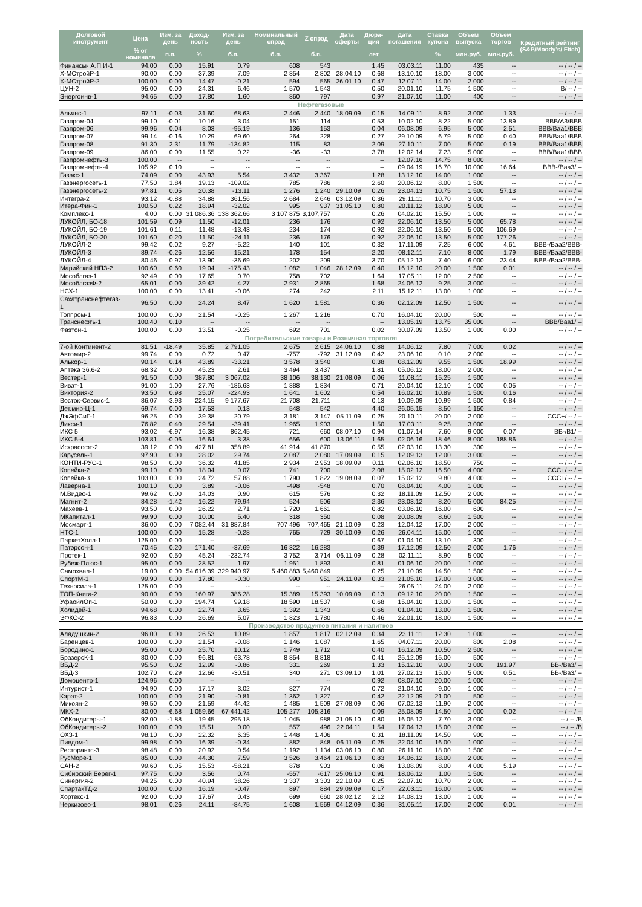| Долговой инструмент | Цена | Изм. за день | Доход-ность | Изм. за день | Номинальный спрэд | Z спрэд | Дата оферты | Дюра-ция | Дата погашения | Ставка купона | Объем выпуска | Объем торгов | Кредитный рейтинг (S&P/Moody's/ Fitch) |
| --- | --- | --- | --- | --- | --- | --- | --- | --- | --- | --- | --- | --- | --- |
| | % от номинала | п.п. | % | б.п. | б.п. | б.п. | | лет | | % | млн.руб. | млн.руб. | |
| Финансы- А.П.И-1 | 94.00 | 0.00 | 15.91 | 0.79 | 608 | 543 | | 1.45 | 03.03.11 | 11.00 | 435 | -- | -- / -- / -- |
| Х-МСтройР-1 | 90.00 | 0.00 | 37.39 | 7.09 | 2 854 | 2,802 | 28.04.10 | 0.68 | 13.10.10 | 18.00 | 3 000 | -- | -- / -- / -- |
| Х-МСтройР-2 | 100.00 | 0.00 | 14.47 | -0.21 | 594 | 565 | 26.01.10 | 0.47 | 12.07.11 | 14.00 | 2 000 | -- | -- / -- / -- |
| ЦУН-2 | 95.00 | 0.00 | 24.31 | 6.46 | 1 570 | 1,543 | | 0.50 | 20.01.10 | 11.75 | 1 500 | -- | B/ -- / -- |
| Энергоинв-1 | 94.65 | 0.00 | 17.80 | 1.60 | 860 | 797 | | 0.97 | 21.07.10 | 11.00 | 400 | -- | -- / -- / -- |
| Нефтегазовые | | | | | | | | | | | | | |
| Альянс-1 | 97.11 | -0.03 | 31.60 | 68.63 | 2 446 | 2,440 | 18.09.09 | 0.15 | 14.09.11 | 8.92 | 3 000 | 1.33 | -- / -- / -- |
| Газпром-04 | 99.10 | -0.01 | 10.16 | 3.04 | 151 | 114 | | 0.53 | 10.02.10 | 8.22 | 5 000 | 13.89 | BBB/A3/BBB |
| Газпром-06 | 99.96 | 0.04 | 8.03 | -95.19 | 136 | 153 | | 0.04 | 06.08.09 | 6.95 | 5 000 | 2.51 | BBB/Baa1/BBB |
| Газпром-07 | 99.14 | -0.16 | 10.29 | 69.60 | 264 | 228 | | 0.27 | 29.10.09 | 6.79 | 5 000 | 0.40 | BBB/Baa1/BBB |
| Газпром-08 | 91.30 | 2.31 | 11.79 | -134.82 | 115 | 83 | | 2.09 | 27.10.11 | 7.00 | 5 000 | 0.19 | BBB/Baa1/BBB |
| Газпром-09 | 86.00 | 0.00 | 11.55 | 0.22 | -36 | -33 | | 3.78 | 12.02.14 | 7.23 | 5 000 | -- | BBB/Baa1/BBB |
| Газпромнефть-3 | 100.00 | -- | -- | -- | -- | -- | | -- | 12.07.16 | 14.75 | 8 000 | -- | -- / -- / -- |
| Газпромнефть-4 | 105.92 | 0.10 | -- | -- | -- | -- | | -- | 09.04.19 | 16.70 | 10 000 | 16.64 | BBB-/Baa3/ -- |
| Газэкс-1 | 74.09 | 0.00 | 43.93 | 5.54 | 3 432 | 3,367 | | 1.28 | 13.12.10 | 14.00 | 1 000 | -- | -- / -- / -- |
| Газэнергосеть-1 | 77.50 | 1.84 | 19.13 | -109.02 | 785 | 786 | | 2.60 | 20.06.12 | 8.00 | 1 500 | -- | -- / -- / -- |
| Газэнергосеть-2 | 97.81 | 0.05 | 20.38 | -13.11 | 1 276 | 1,240 | 29.10.09 | 0.26 | 23.04.13 | 10.75 | 1 500 | 57.13 | -- / -- / -- |
| Интегра-2 | 93.12 | -0.88 | 34.88 | 361.56 | 2 684 | 2,646 | 03.12.09 | 0.36 | 29.11.11 | 10.70 | 3 000 | -- | -- / -- / -- |
| Итера-Фин-1 | 100.50 | 0.22 | 18.94 | -32.02 | 995 | 937 | 31.05.10 | 0.80 | 20.11.12 | 18.90 | 5 000 | -- | -- / -- / -- |
| Комплекс-1 | 4.00 | 0.00 | 31 086.36 | 138 362.66 | 3 107 875 | 3,107,757 | | 0.26 | 04.02.10 | 15.50 | 1 000 | -- | -- / -- / -- |
| ЛУКОЙЛ, БО-18 | 101.59 | 0.09 | 11.50 | -12.01 | 236 | 176 | | 0.92 | 22.06.10 | 13.50 | 5 000 | 65.78 | -- / -- / -- |
| ЛУКОЙЛ, БО-19 | 101.61 | 0.11 | 11.48 | -13.43 | 234 | 174 | | 0.92 | 22.06.10 | 13.50 | 5 000 | 106.69 | -- / -- / -- |
| ЛУКОЙЛ, БО-20 | 101.60 | 0.20 | 11.50 | -24.11 | 236 | 176 | | 0.92 | 22.06.10 | 13.50 | 5 000 | 177.26 | -- / -- / -- |
| ЛУКОЙЛ-2 | 99.42 | 0.02 | 9.27 | -5.22 | 140 | 101 | | 0.32 | 17.11.09 | 7.25 | 6 000 | 4.61 | BBB-/Baa2/BBB- |
| ЛУКОЙЛ-3 | 89.74 | -0.26 | 12.56 | 15.21 | 178 | 154 | | 2.20 | 08.12.11 | 7.10 | 8 000 | 1.79 | BBB-/Baa2/BBB- |
| ЛУКОЙЛ-4 | 80.46 | 0.97 | 13.90 | -36.69 | 202 | 209 | | 3.70 | 05.12.13 | 7.40 | 6 000 | 23.44 | BBB-/Baa2/BBB- |
| Марийский НПЗ-2 | 100.60 | 0.60 | 19.04 | -175.43 | 1 082 | 1,046 | 28.12.09 | 0.40 | 16.12.10 | 20.00 | 1 500 | 0.01 | -- / -- / -- |
| Мособлгаз-1 | 92.49 | 0.00 | 17.65 | 0.70 | 758 | 702 | | 1.64 | 17.05.11 | 12.00 | 2 500 | -- | -- / -- / -- |
| МособлгазФ-2 | 65.01 | 0.00 | 39.42 | 4.27 | 2 931 | 2,865 | | 1.68 | 24.06.12 | 9.25 | 3 000 | -- | -- / -- / -- |
| НСХ-1 | 100.00 | 0.00 | 13.41 | -0.06 | 274 | 242 | | 2.11 | 15.12.11 | 13.00 | 1 000 | -- | -- / -- / -- |
| Сахатранснефтегаз- 1 | 96.50 | 0.00 | 24.24 | 8.47 | 1 620 | 1,581 | | 0.36 | 02.12.09 | 12.50 | 1 500 | -- | -- / -- / -- |
| Топпром-1 | 100.00 | 0.00 | 21.54 | -0.25 | 1 267 | 1,216 | | 0.70 | 16.04.10 | 20.00 | 500 | -- | -- / -- / -- |
| Транснефть-1 | 100.40 | 0.10 | -- | -- | -- | -- | | -- | 13.05.19 | 13.75 | 35 000 | -- | BBB/Baa1/ -- |
| Фаэтон-1 | 100.00 | 0.00 | 13.51 | -0.25 | 692 | 701 | | 0.02 | 30.07.09 | 13.50 | 1 000 | 0.00 | -- / -- / -- |
| Потребительские товары и Розничная торговля | | | | | | | | | | | | | |
| 7-ой Континент-2 | 81.51 | -18.49 | 35.85 | 2 791.05 | 2 675 | 2,615 | 24.06.10 | 0.88 | 14.06.12 | 7.80 | 7 000 | 0.02 | -- / -- / -- |
| Автомир-2 | 99.74 | 0.00 | 0.72 | 0.47 | -757 | -792 | 31.12.09 | 0.42 | 23.06.10 | 0.10 | 2 000 | -- | -- / -- / -- |
| Алькор-1 | 90.14 | 0.14 | 43.89 | -33.21 | 3 578 | 3,540 | | 0.38 | 08.12.09 | 9.55 | 1 500 | 18.99 | -- / -- / -- |
| Аптека 36.6-2 | 68.32 | 0.00 | 45.23 | 2.61 | 3 494 | 3,437 | | 1.81 | 05.06.12 | 18.00 | 2 000 | -- | -- / -- / -- |
| Вестер-1 | 91.50 | 0.00 | 387.80 | 3 067.02 | 38 106 | 38,130 | 21.08.09 | 0.06 | 11.08.11 | 15.25 | 1 500 | -- | -- / -- / -- |
| Виват-1 | 91.00 | 1.00 | 27.76 | -186.63 | 1 888 | 1,834 | | 0.71 | 20.04.10 | 12.10 | 1 000 | 0.05 | -- / -- / -- |
| Виктория-2 | 93.50 | 0.98 | 25.07 | -224.93 | 1 641 | 1,602 | | 0.54 | 16.02.10 | 10.89 | 1 500 | 0.16 | -- / -- / -- |
| Восток-Сервис-1 | 86.07 | -3.93 | 224.15 | 9 177.67 | 21 708 | 21,711 | | 0.13 | 10.09.09 | 10.99 | 1 500 | 0.84 | -- / -- / -- |
| Дет.мир-Ц-1 | 69.74 | 0.00 | 17.53 | 0.13 | 548 | 542 | | 4.40 | 26.05.15 | 8.50 | 1 150 | -- | -- / -- / -- |
| ДжЭфСиГ-1 | 96.25 | 0.00 | 39.38 | 20.79 | 3 181 | 3,147 | 05.11.09 | 0.25 | 20.10.11 | 20.00 | 2 000 | -- | CCC+/ -- / -- |
| Дикси-1 | 76.82 | 0.40 | 29.54 | -39.41 | 1 965 | 1,903 | | 1.50 | 17.03.11 | 9.25 | 3 000 | -- | -- / -- / -- |
| ИКС 5 | 93.02 | -6.97 | 16.38 | 862.45 | 721 | 660 | 08.07.10 | 0.94 | 01.07.14 | 7.60 | 9 000 | 0.07 | BB-/B1/ -- |
| ИКС 5-4 | 103.81 | -0.06 | 16.64 | 3.38 | 656 | 600 | 13.06.11 | 1.65 | 02.06.16 | 18.46 | 8 000 | 188.86 | -- / -- / -- |
| Искрасофт-2 | 39.12 | 0.00 | 427.81 | 358.89 | 41 914 | 41,870 | | 0.55 | 02.03.10 | 13.30 | 300 | -- | -- / -- / -- |
| Карусель-1 | 97.90 | 0.00 | 28.02 | 29.74 | 2 087 | 2,080 | 17.09.09 | 0.15 | 12.09.13 | 12.00 | 3 000 | -- | -- / -- / -- |
| КОНТИ-РУС-1 | 98.50 | 0.00 | 36.32 | 41.85 | 2 934 | 2,953 | 18.09.09 | 0.11 | 02.06.10 | 18.50 | 750 | -- | -- / -- / -- |
| Копейка-2 | 99.10 | 0.00 | 18.04 | 0.07 | 741 | 700 | | 2.08 | 15.02.12 | 16.50 | 4 000 | -- | CCC+/ -- / -- |
| Копейка-3 | 103.00 | 0.00 | 24.72 | 57.88 | 1 790 | 1,822 | 19.08.09 | 0.07 | 15.02.12 | 9.80 | 4 000 | -- | CCC+/ -- / -- |
| Лаверна-1 | 100.10 | 0.00 | 3.89 | -0.06 | -498 | -548 | | 0.70 | 08.04.10 | 4.00 | 1 000 | -- | -- / -- / -- |
| М.Видео-1 | 99.62 | 0.00 | 14.03 | 0.90 | 615 | 576 | | 0.32 | 18.11.09 | 12.50 | 2 000 | -- | -- / -- / -- |
| Магнит-2 | 84.28 | -1.42 | 16.22 | 79.94 | 524 | 506 | | 2.36 | 23.03.12 | 8.20 | 5 000 | 84.25 | -- / -- / -- |
| Махеев-1 | 93.50 | 0.00 | 26.22 | 2.71 | 1 720 | 1,661 | | 0.82 | 03.06.10 | 16.00 | 600 | -- | -- / -- / -- |
| МКапитал-1 | 99.90 | 0.00 | 10.00 | 5.40 | 318 | 350 | | 0.08 | 20.08.09 | 8.60 | 1 500 | -- | -- / -- / -- |
| Мосмарт-1 | 36.00 | 0.00 | 7 082.44 | 31 887.84 | 707 496 | 707,465 | 21.10.09 | 0.23 | 12.04.12 | 17.00 | 2 000 | -- | -- / -- / -- |
| НТС-1 | 100.00 | 0.00 | 15.28 | -0.28 | 765 | 729 | 30.10.09 | 0.26 | 26.04.11 | 15.00 | 1 000 | -- | -- / -- / -- |
| ПаркетХолл-1 | 125.00 | 0.00 | -- | -- | -- | -- | | 0.67 | 01.04.10 | 13.10 | 300 | -- | -- / -- / -- |
| Патэрсон-1 | 70.45 | 0.20 | 171.40 | -37.69 | 16 322 | 16,283 | | 0.39 | 17.12.09 | 12.50 | 2 000 | 1.76 | -- / -- / -- |
| Протек-1 | 92.00 | 0.50 | 45.24 | -232.74 | 3 752 | 3,714 | 06.11.09 | 0.28 | 02.11.11 | 8.90 | 5 000 | -- | -- / -- / -- |
| Рубеж-Плюс-1 | 95.00 | 0.00 | 28.52 | 1.97 | 1 951 | 1,893 | | 0.81 | 01.06.10 | 20.00 | 1 000 | -- | -- / -- / -- |
| Самохвал-1 | 19.00 | 0.00 | 54 616.39 | 329 940.97 | 5 460 883 | 5,460,849 | | 0.25 | 21.10.09 | 14.50 | 1 500 | -- | -- / -- / -- |
| СпортМ-1 | 99.90 | 0.00 | 17.80 | -0.30 | 990 | 951 | 24.11.09 | 0.33 | 21.05.10 | 17.00 | 3 000 | -- | -- / -- / -- |
| Техносила-1 | 125.00 | 0.00 | -- | -- | -- | -- | | -- | 26.05.11 | 24.00 | 2 000 | -- | -- / -- / -- |
| ТОП-Книга-2 | 90.00 | 0.00 | 160.97 | 386.28 | 15 389 | 15,393 | 10.09.09 | 0.13 | 09.12.10 | 20.00 | 1 500 | -- | -- / -- / -- |
| УфаойлОп-1 | 50.00 | 0.00 | 194.74 | 99.18 | 18 590 | 18,537 | | 0.68 | 15.04.10 | 13.00 | 1 500 | -- | -- / -- / -- |
| Холидей-1 | 94.68 | 0.00 | 22.74 | 3.65 | 1 392 | 1,343 | | 0.66 | 01.04.10 | 13.00 | 1 500 | -- | -- / -- / -- |
| ЭФКО-2 | 96.83 | 0.00 | 26.69 | 5.07 | 1 823 | 1,780 | | 0.46 | 22.01.10 | 18.00 | 1 500 | -- | -- / -- / -- |
| Производство продуктов питания и напитков | | | | | | | | | | | | | |
| Аладушкин-2 | 96.00 | 0.00 | 26.53 | 10.89 | 1 857 | 1,817 | 02.12.09 | 0.34 | 23.11.11 | 12.30 | 1 000 | -- | -- / -- / -- |
| Баренцев-1 | 100.00 | 0.00 | 21.54 | -0.08 | 1 146 | 1,087 | | 1.65 | 04.07.11 | 20.00 | 800 | 2.08 | -- / -- / -- |
| Бородино-1 | 95.00 | 0.00 | 25.70 | 10.12 | 1 749 | 1,712 | | 0.40 | 16.12.09 | 10.50 | 2 500 | -- | -- / -- / -- |
| БразерсК-1 | 80.00 | 0.00 | 96.81 | 63.78 | 8 854 | 8,818 | | 0.41 | 25.12.09 | 15.00 | 500 | -- | -- / -- / -- |
| ВБД-2 | 95.50 | 0.02 | 12.99 | -0.86 | 331 | 269 | | 1.33 | 15.12.10 | 9.00 | 3 000 | 191.97 | BB-/Ba3/ -- |
| ВБД-3 | 102.70 | 0.29 | 12.66 | -30.51 | 340 | 271 | 03.09.10 | 1.01 | 27.02.13 | 15.00 | 5 000 | 0.51 | BB-/Ba3/ -- |
| Домоцентр-1 | 124.96 | 0.00 | -- | -- | -- | -- | | 0.92 | 08.07.10 | 20.00 | 1 000 | -- | -- / -- / -- |
| Интурист-1 | 94.90 | 0.00 | 17.17 | 3.02 | 827 | 774 | | 0.72 | 21.04.10 | 9.00 | 1 000 | -- | -- / -- / -- |
| Карат-2 | 100.00 | 0.00 | 21.90 | -0.81 | 1 362 | 1,327 | | 0.42 | 22.12.09 | 21.00 | 500 | -- | -- / -- / -- |
| Микоян-2 | 99.50 | 0.00 | 21.59 | 44.42 | 1 485 | 1,509 | 27.08.09 | 0.06 | 07.02.13 | 11.90 | 2 000 | -- | -- / -- / -- |
| МКХ-2 | 80.00 | -6.68 | 1 059.66 | 67 441.42 | 105 277 | 105,316 | | 0.09 | 25.08.09 | 14.50 | 1 000 | 0.02 | -- / -- / -- |
| ОбКондитеры-1 | 92.00 | -1.88 | 19.45 | 295.18 | 1 045 | 988 | 21.05.10 | 0.80 | 16.05.12 | 7.70 | 3 000 | -- | -- / -- /B |
| ОбКондитеры-2 | 100.00 | 0.00 | 15.51 | 0.00 | 557 | 496 | 22.04.11 | 1.54 | 17.04.13 | 15.00 | 3 000 | -- | -- / -- /B |
| ОХЗ-1 | 98.10 | 0.00 | 22.32 | 6.35 | 1 448 | 1,406 | | 0.31 | 18.11.09 | 14.50 | 900 | -- | -- / -- / -- |
| Пивдом-1 | 99.98 | 0.00 | 16.39 | -0.34 | 882 | 848 | 06.11.09 | 0.25 | 22.04.10 | 16.00 | 1 000 | -- | -- / -- / -- |
| Ресторантс-3 | 98.48 | 0.00 | 20.92 | 0.54 | 1 192 | 1,134 | 03.06.10 | 0.80 | 26.11.10 | 18.00 | 1 500 | -- | -- / -- / -- |
| РусМоре-1 | 85.00 | 0.00 | 44.30 | 7.59 | 3 526 | 3,464 | 21.06.10 | 0.83 | 14.06.12 | 18.00 | 2 000 | -- | -- / -- / -- |
| САН-2 | 99.60 | 0.05 | 15.53 | -58.21 | 878 | 903 | | 0.06 | 13.08.09 | 8.00 | 4 000 | 5.19 | -- / -- / -- |
| Сибирский Берег-1 | 97.75 | 0.00 | 3.56 | 0.74 | -557 | -617 | 25.06.10 | 0.91 | 18.06.12 | 1.00 | 1 500 | -- | -- / -- / -- |
| Синергия-2 | 94.25 | 0.00 | 40.94 | 38.26 | 3 337 | 3,303 | 22.10.09 | 0.25 | 22.07.10 | 10.70 | 2 000 | -- | -- / -- / -- |
| СпартакТД-2 | 100.00 | 0.00 | 16.19 | -0.47 | 897 | 884 | 29.09.09 | 0.17 | 22.03.11 | 16.00 | 1 000 | -- | -- / -- / -- |
| Хортекс-1 | 92.00 | 0.00 | 17.67 | 0.43 | 699 | 660 | 28.02.12 | 2.12 | 14.08.13 | 13.00 | 1 000 | -- | -- / -- / -- |
| Черкизово-1 | 98.01 | 0.26 | 24.11 | -84.75 | 1 608 | 1,569 | 04.12.09 | 0.36 | 31.05.11 | 17.00 | 2 000 | 0.01 | -- / -- / -- |